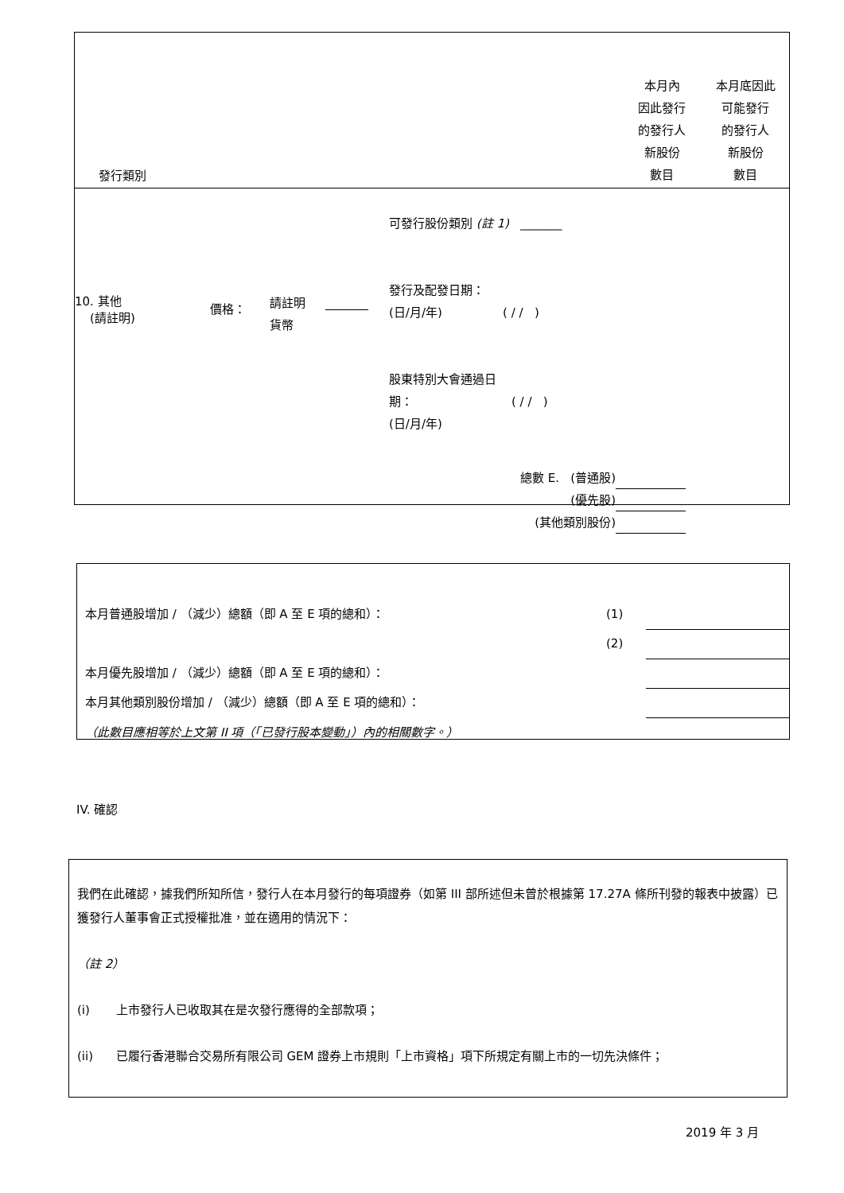| 發行類別 | 本月內 因此發行 的發行人 新股份 數目 | 本月底因此 可能發行 的發行人 新股份 數目 |
| 10. 其他 (請註明) | 價格： | 請註明 貨幣 | | 可發行股份類別 (註 1) _______ 發行及配發日期： (日/月/年) ( / / ) 股東特別大會通過日 期： ( / / ) (日/月/年) |
| 總數 E. (普通股) | |
| (優先股) | |
| (其他類別股份) | |
| 本月普通股增加 / （減少）總額（即 A 至 E 項的總和）： | (1) | |
| | (2) | |
| 本月優先股增加 / （減少）總額（即 A 至 E 項的總和）： | | |
| 本月其他類別股份增加 / （減少）總額（即 A 至 E 項的總和）： | | |
| （此數目應相等於上文第 II 項（「已發行股本變動」）內的相關數字。） | | |
IV. 確認
我們在此確認，據我們所知所信，發行人在本月發行的每項證券（如第 III 部所述但未曾於根據第 17.27A 條所刊發的報表中披露）已獲發行人董事會正式授權批准，並在適用的情況下：
（註 2）
(i) 上市發行人已收取其在是次發行應得的全部款項；
(ii) 已履行香港聯合交易所有限公司 GEM 證券上市規則「上市資格」項下所規定有關上市的一切先決條件；
2019 年 3 月